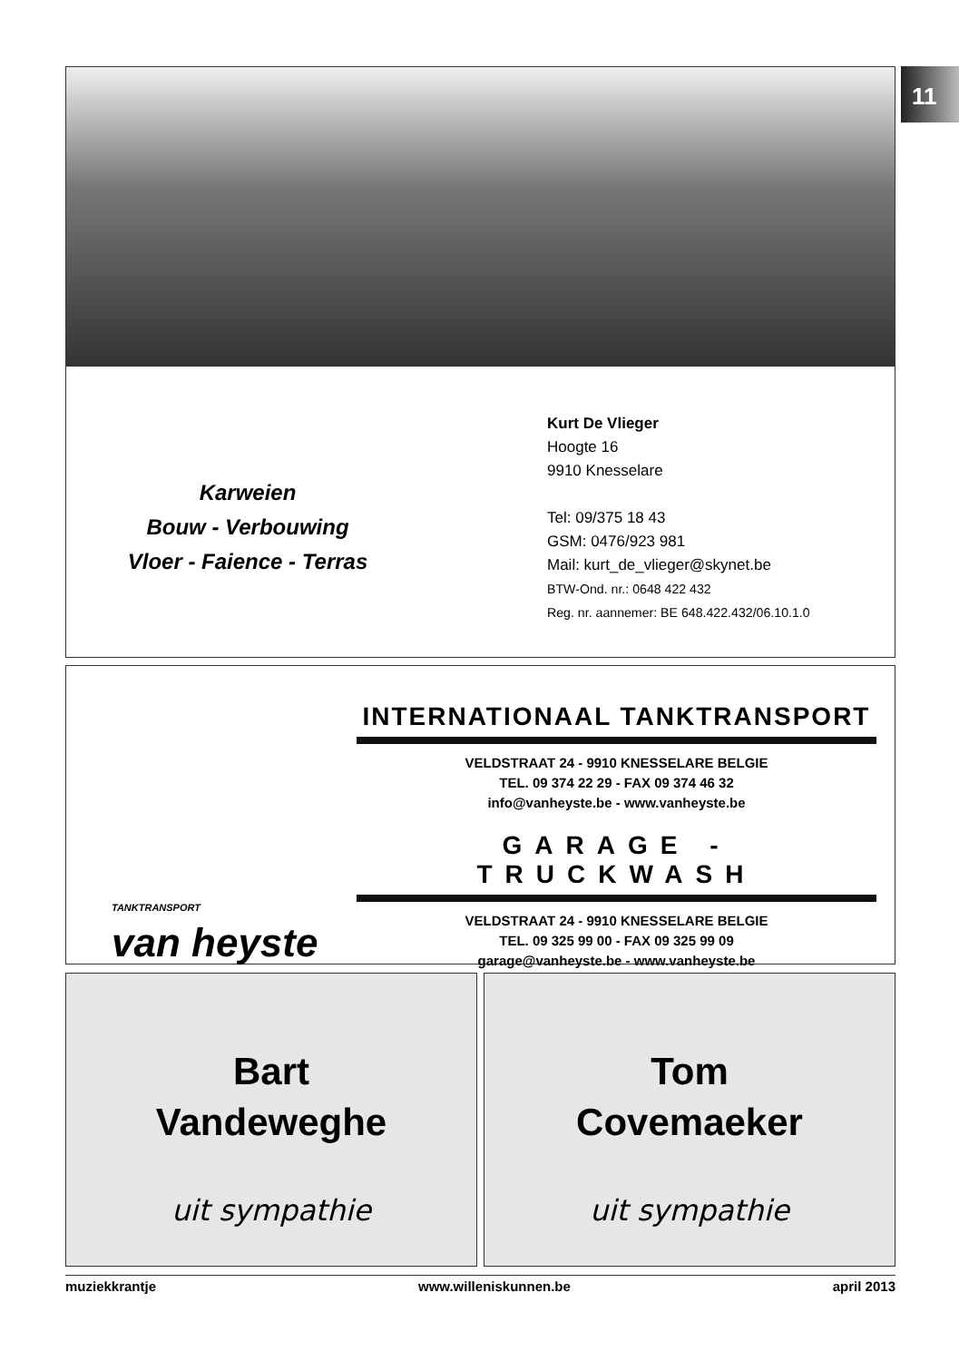11
Karweien
Bouw - Verbouwing
Vloer - Faience - Terras
Kurt De Vlieger
Hoogte 16
9910 Knesselare
Tel: 09/375 18 43
GSM: 0476/923 981
Mail: kurt_de_vlieger@skynet.be
BTW-Ond. nr.: 0648 422 432
Reg. nr. aannemer: BE 648.422.432/06.10.1.0
TANKTRANSPORT
van heyste
INTERNATIONAAL TANKTRANSPORT
VELDSTRAAT 24 - 9910 KNESSELARE BELGIE
TEL. 09 374 22 29 - FAX 09 374 46 32
info@vanheyste.be - www.vanheyste.be
GARAGE - TRUCKWASH
VELDSTRAAT 24 - 9910 KNESSELARE BELGIE
TEL. 09 325 99 00 - FAX 09 325 99 09
garage@vanheyste.be - www.vanheyste.be
Bart
Vandeweghe
uit sympathie
Tom
Covemaeker
uit sympathie
muziekkrantje www.willeniskunnen.be april 2013